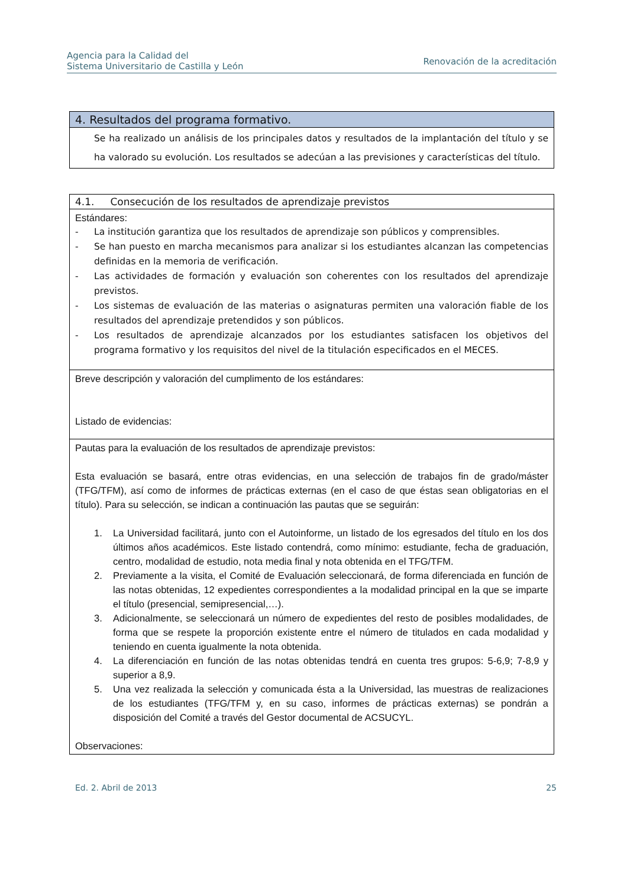Agencia para la Calidad del
Sistema Universitario de Castilla y León
Renovación de la acreditación
| 4. Resultados del programa formativo. |
| Se ha realizado un análisis de los principales datos y resultados de la implantación del título y se ha valorado su evolución. Los resultados se adecúan a las previsiones y características del título. |
| 4.1. Consecución de los resultados de aprendizaje previstos |
| Estándares: - La institución garantiza que los resultados de aprendizaje son públicos y comprensibles. - Se han puesto en marcha mecanismos para analizar si los estudiantes alcanzan las competencias definidas en la memoria de verificación. - Las actividades de formación y evaluación son coherentes con los resultados del aprendizaje previstos. - Los sistemas de evaluación de las materias o asignaturas permiten una valoración fiable de los resultados del aprendizaje pretendidos y son públicos. - Los resultados de aprendizaje alcanzados por los estudiantes satisfacen los objetivos del programa formativo y los requisitos del nivel de la titulación especificados en el MECES. |
| Breve descripción y valoración del cumplimento de los estándares: Listado de evidencias: |
| Pautas para la evaluación de los resultados de aprendizaje previstos: Esta evaluación se basará, entre otras evidencias, en una selección de trabajos fin de grado/máster (TFG/TFM), así como de informes de prácticas externas (en el caso de que éstas sean obligatorias en el título). Para su selección, se indican a continuación las pautas que se seguirán: 1. La Universidad facilitará, junto con el Autoinforme, un listado de los egresados del título en los dos últimos años académicos. Este listado contendrá, como mínimo: estudiante, fecha de graduación, centro, modalidad de estudio, nota media final y nota obtenida en el TFG/TFM. 2. Previamente a la visita, el Comité de Evaluación seleccionará, de forma diferenciada en función de las notas obtenidas, 12 expedientes correspondientes a la modalidad principal en la que se imparte el título (presencial, semipresencial,…). 3. Adicionalmente, se seleccionará un número de expedientes del resto de posibles modalidades, de forma que se respete la proporción existente entre el número de titulados en cada modalidad y teniendo en cuenta igualmente la nota obtenida. 4. La diferenciación en función de las notas obtenidas tendrá en cuenta tres grupos: 5-6,9; 7-8,9 y superior a 8,9. 5. Una vez realizada la selección y comunicada ésta a la Universidad, las muestras de realizaciones de los estudiantes (TFG/TFM y, en su caso, informes de prácticas externas) se pondrán a disposición del Comité a través del Gestor documental de ACSUCYL. Observaciones: |
Ed. 2. Abril de 2013 25